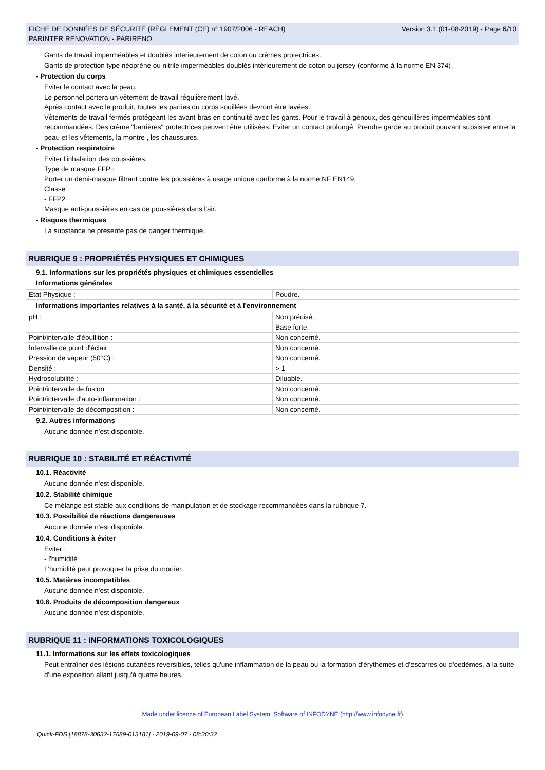FICHE DE DONNÉES DE SÉCURITÉ (RÈGLEMENT (CE) n° 1907/2006 - REACH)
PARINTER RENOVATION - PARIRENO
Version 3.1 (01-08-2019) - Page 6/10
Gants de travail imperméables et doublés interieurement de coton ou crèmes protectrices.
Gants de protection type néoprène ou nitrile imperméables doublés intérieurement de coton ou jersey (conforme à la norme EN 374).
- Protection du corps
Eviter le contact avec la peau.
Le personnel portera un vêtement de travail régulièrement lavé.
Après contact avec le produit, toutes les parties du corps souillées devront être lavées.
Vêtements de travail fermés protégeant les avant-bras en continuité avec les gants. Pour le travail à genoux, des genouillères imperméables sont recommandées. Des crème "barrières" protectrices peuvent être utilisées. Eviter un contact prolongé. Prendre garde au produit pouvant subsister entre la peau et les vêtements, la montre , les chaussures.
- Protection respiratoire
Eviter l'inhalation des poussières.
Type de masque FFP :
Porter un demi-masque filtrant contre les poussières à usage unique conforme à la norme NF EN149.
Classe :
- FFP2
Masque anti-poussiéres en cas de poussières dans l'air.
- Risques thermiques
La substance ne présente pas de danger thermique.
RUBRIQUE 9 : PROPRIÉTÉS PHYSIQUES ET CHIMIQUES
9.1. Informations sur les propriétés physiques et chimiques essentielles
Informations générales
| Etat Physique : | Poudre. |
Informations importantes relatives à la santé, à la sécurité et à l'environnement
| pH : | Non précisé. |
| | Base forte. |
| Point/intervalle d'ébullition : | Non concerné. |
| Intervalle de point d'éclair : | Non concerné. |
| Pression de vapeur (50°C) : | Non concerné. |
| Densité : | > 1 |
| Hydrosolubilité : | Diluable. |
| Point/intervalle de fusion : | Non concerné. |
| Point/intervalle d'auto-inflammation : | Non concerné. |
| Point/intervalle de décomposition : | Non concerné. |
9.2. Autres informations
Aucune donnée n'est disponible.
RUBRIQUE 10 : STABILITÉ ET RÉACTIVITÉ
10.1. Réactivité
Aucune donnée n'est disponible.
10.2. Stabilité chimique
Ce mélange est stable aux conditions de manipulation et de stockage recommandées dans la rubrique 7.
10.3. Possibilité de réactions dangereuses
Aucune donnée n'est disponible.
10.4. Conditions à éviter
Eviter :
- l'humidité
L'humidité peut provoquer la prise du mortier.
10.5. Matières incompatibles
Aucune donnée n'est disponible.
10.6. Produits de décomposition dangereux
Aucune donnée n'est disponible.
RUBRIQUE 11 : INFORMATIONS TOXICOLOGIQUES
11.1. Informations sur les effets toxicologiques
Peut entraîner des lésions cutanées réversibles, telles qu'une inflammation de la peau ou la formation d'érythèmes et d'escarres ou d'oedèmes, à la suite d'une exposition allant jusqu'à quatre heures.
Made under licence of European Label System, Software of INFODYNE (http://www.infodyne.fr)
Quick-FDS [18878-30632-17689-013181] - 2019-09-07 - 08:30:32